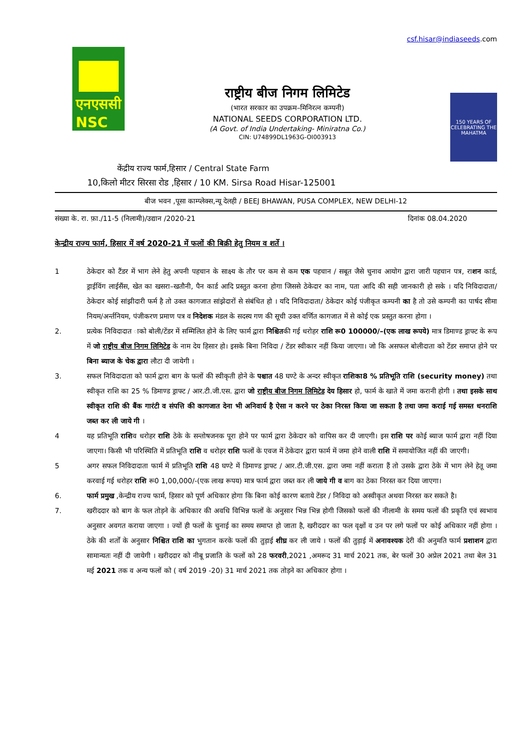csf.hisar@indiaseeds.com
एनएससी
NSC
राष्ट्रीय बीज निगम लिमिटेड
(भारत सरकार का उपक्रम–मिनिरत्न कम्पनी)
NATIONAL SEEDS CORPORATION LTD.
(A Govt. of India Undertaking- Miniratna Co.)
CIN: U74899DL1963G-OI003913
150 YEARS OF CELEBRATING THE MAHATMA
केंद्रीय राज्य फार्म,हिसार / Central State Farm
10,किलो मीटर सिरसा रोड ,हिसार / 10 KM. Sirsa Road Hisar-125001
बीज भवन ,पूसा काम्प्लेक्स,न्यू देलही / BEEJ BHAWAN, PUSA COMPLEX, NEW DELHI-12
संख्या के. रा. फ़ा./11-5 (निलामी)/उद्यान /2020-21 दिनांक 08.04.2020
केन्द्रीय राज्य फार्म, हिसार में वर्ष 2020-21 में फलों की बिक्री हेतु नियम व शर्ते ।
1 ठेकेदार को टैंडर में भाग लेने हेतु अपनी पहचान के साक्ष्य के तौर पर कम से कम एक पहचान / सबूत जैसे चुनाव आयोग द्वारा जारी पहचान पत्र, राशन कार्ड, ड्राईविंग लाईसैंस, खेत का खसरा–खतौनी, पैन कार्ड आदि प्रस्तुत करना होगा जिससे ठेकेदार का नाम, पता आदि की सही जानकारी हो सके । यदि निविदादाता/ ठेकेदार कोई सांझीदारी फर्म है तो उक्त कागजात सांझेदारों से संबंधित हो । यदि निविदादाता/ ठेकेदार कोई पंजीकृत कम्पनी का है तो उसे कम्पनी का पार्षद सीमा नियम/अर्न्तनियम, पंजीकरण प्रमाण पत्र व निदेशक मंडल के सदस्य गण की सूची उक्त वर्णित कागजात में से कोई एक प्रस्तुत करना होगा ।
2. प्रत्येक निविदादात ाको बोली/टेंडर में सम्मिलित होने के लिए फार्म द्वारा निश्चितकी गई धरोहर राशि रू0 100000/–(एक लाख रूपये) मात्र डिमाण्ड ड्राफ्ट के रूप में जो राष्ट्रीय बीज निगम लिमिटेड के नाम देय हिसार हो। इसके बिना निविदा / टेंडर स्वीकार नहीं किया जाएगा। जो कि असफल बोलीदाता को टेंडर समाप्त होने पर बिना ब्याज के चेक द्वारा लौटा दी जायेगी ।
3. सफल निविदादाता को फार्म द्वारा बाग के फलों की स्वीकृती होने के पश्चात 48 घण्टे के अन्दर स्वीकृत राशिका8 % प्रतिभूति राशि (security money) तथा स्वीकृत राशि का 25 % डिमाण्ड ड्राफ्ट / आर.टी.जी.एस. द्वारा जो राष्ट्रीय बीज निगम लिमिटेड देय हिसार हो, फार्म के खाते में जमा करानी होगी । तथा इसके साथ स्वीकृत राशि की बैंक गारंटी व संपत्ति की कागजात देना भी अनिवार्य है ऐसा न करने पर ठेका निरस्त किया जा सकता है तथा जमा कराई गई समस्त धनराशि जब्त कर ली जाये गी ।
4 यह प्रतिभूति राशिव धरोहर राशि ठेके के सन्तोषजनक पूरा होने पर फार्म द्वारा ठेकेदार को वापिस कर दी जाएगी। इस राशि पर कोई ब्याज फार्म द्वारा नहीं दिया जाएगा। किसी भी परिस्थिति में प्रतिभूति राशि व धरोहर राशि फलों के एवज में ठेकेदार द्वारा फार्म में जमा होने वाली राशि में समायोजित नहीं की जाएगी।
5 अगर सफल निविदादाता फार्म में प्रतिभूति राशि 48 घण्टे में डिमाण्ड ड्राफ्ट / आर.टी.जी.एस. द्वारा जमा नहीं कराता हैं तो उसके द्वारा ठेके में भाग लेने हेतू जमा करवाई गई धरोहर राशि रू0 1,00,000/-(एक लाख रूपय) मात्र फार्म द्वारा जब्त कर ली जाये गी व बाग का ठेका निरस्त कर दिया जाएगा।
6. फार्म प्रमुख ,केन्द्रीय राज्य फार्म, हिसार को पूर्ण अधिकार होगा कि बिना कोई कारण बताये टेंडर / निविदा को अस्वीकृत अथवा निरस्त कर सकते है।
7. खरीददार को बाग के फल तोड़ने के अधिकार की अवधि विभिन्न फलों के अनुसार भिन्न भिन्न होगी जिसको फलों की नीलामी के समय फलों की प्रकृति एवं स्वभाव अनुसार अवगत कराया जाएगा । ज्यों ही फलों के चुनाई का समय समाप्त हो जाता है, खरीददार का फल वृक्षों व उन पर लगे फलों पर कोई अधिकार नहीं होगा । ठेके की शर्तों के अनुसार निश्चित राशि का भुगतान करके फलों की तुड़ाई शीघ्र कर ली जाये । फलों की तुड़ाई में अनावश्यक देरी की अनुमति फार्म प्रशाशन द्वारा सामान्यतः नहीं दी जायेगी । खरीददार को नीबू प्रजाति के फलों को 28 फरवरी,2021 ,अमरूद 31 मार्च 2021 तक, बेर फलों 30 अप्रेल 2021 तथा बेल 31 मई 2021 तक व अन्य फलों को ( वर्ष 2019 -20) 31 मार्च 2021 तक तोड़ने का अधिकार होगा ।